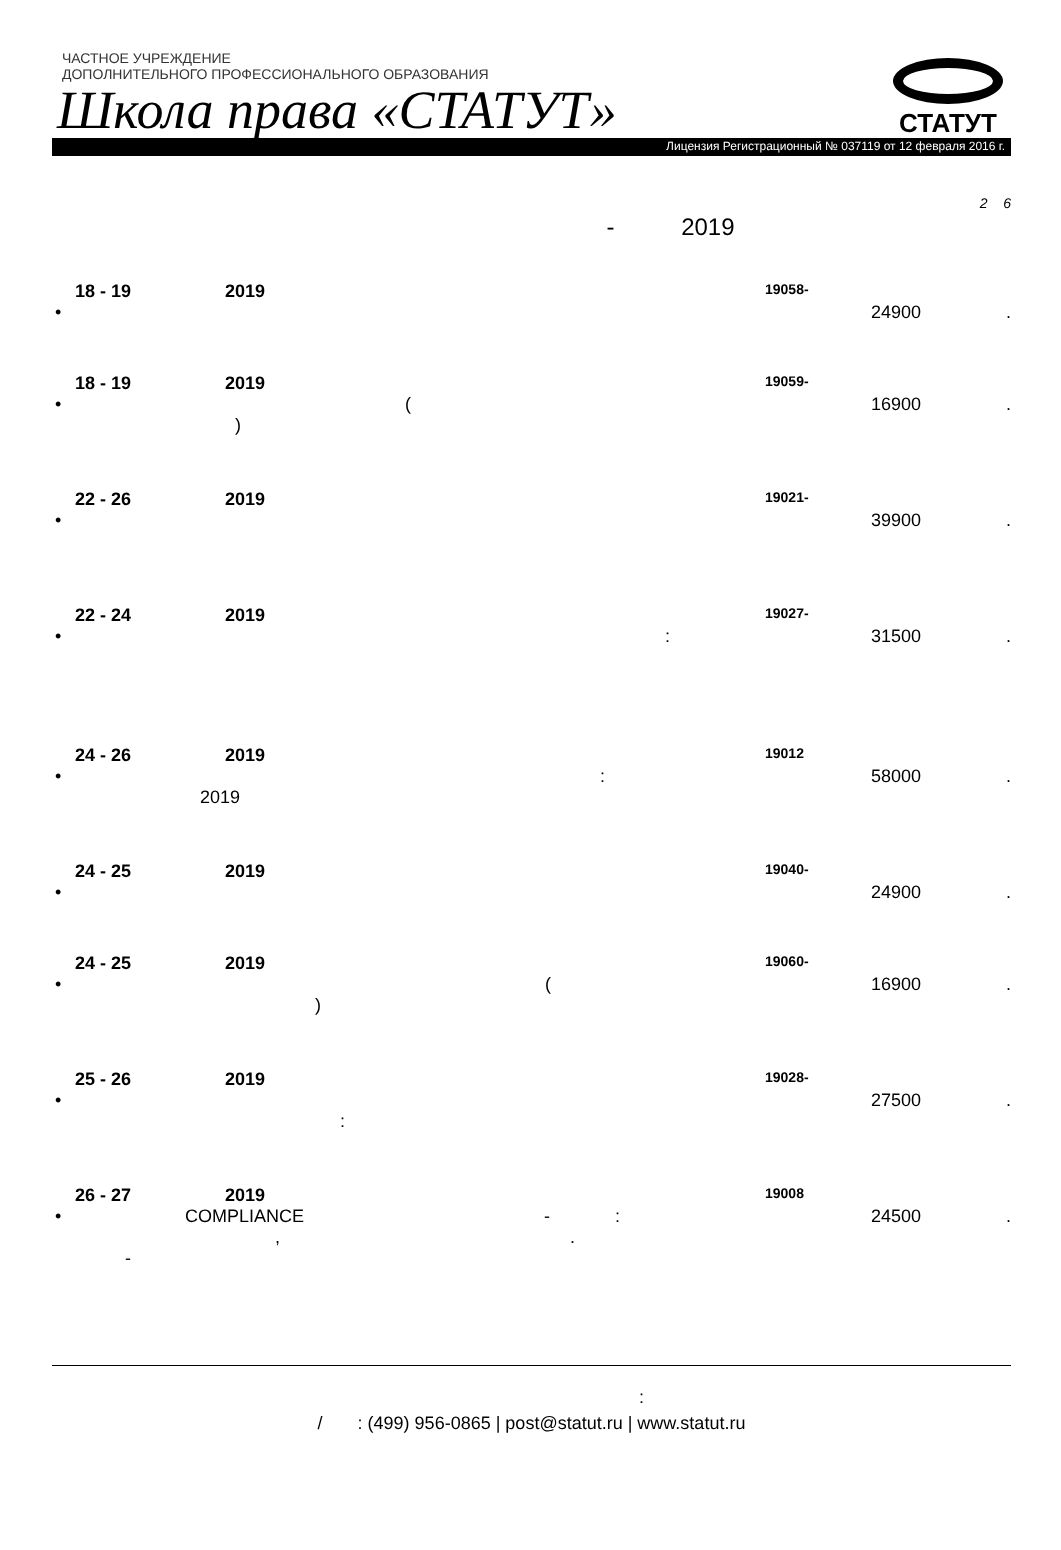ЧАСТНОЕ УЧРЕЖДЕНИЕ
ДОПОЛНИТЕЛЬНОГО ПРОФЕССИОНАЛЬНОГО ОБРАЗОВАНИЯ
Школа права «СТАТУТ»
Лицензия Регистрационный № 037119 от 12 февраля 2016 г.
СТАТУТ
2 6
- 2019
18 - 19 2019 19058-
• 24900.
18 - 19 2019 19059-
• (
) 16900.
22 - 26 2019 19021-
• 39900.
22 - 24 2019 19027-
•: 31500.
24 - 26 2019 19012
•:
2019 58000.
24 - 25 2019 19040-
• 24900.
24 - 25 2019 19060-
• (
) 16900.
25 - 26 2019 19028-
•
: 27500.
26 - 27 2019 19008
• COMPLIANCE - :
, .
- 24500.
:
/ : (499) 956-0865 | post@statut.ru | www.statut.ru